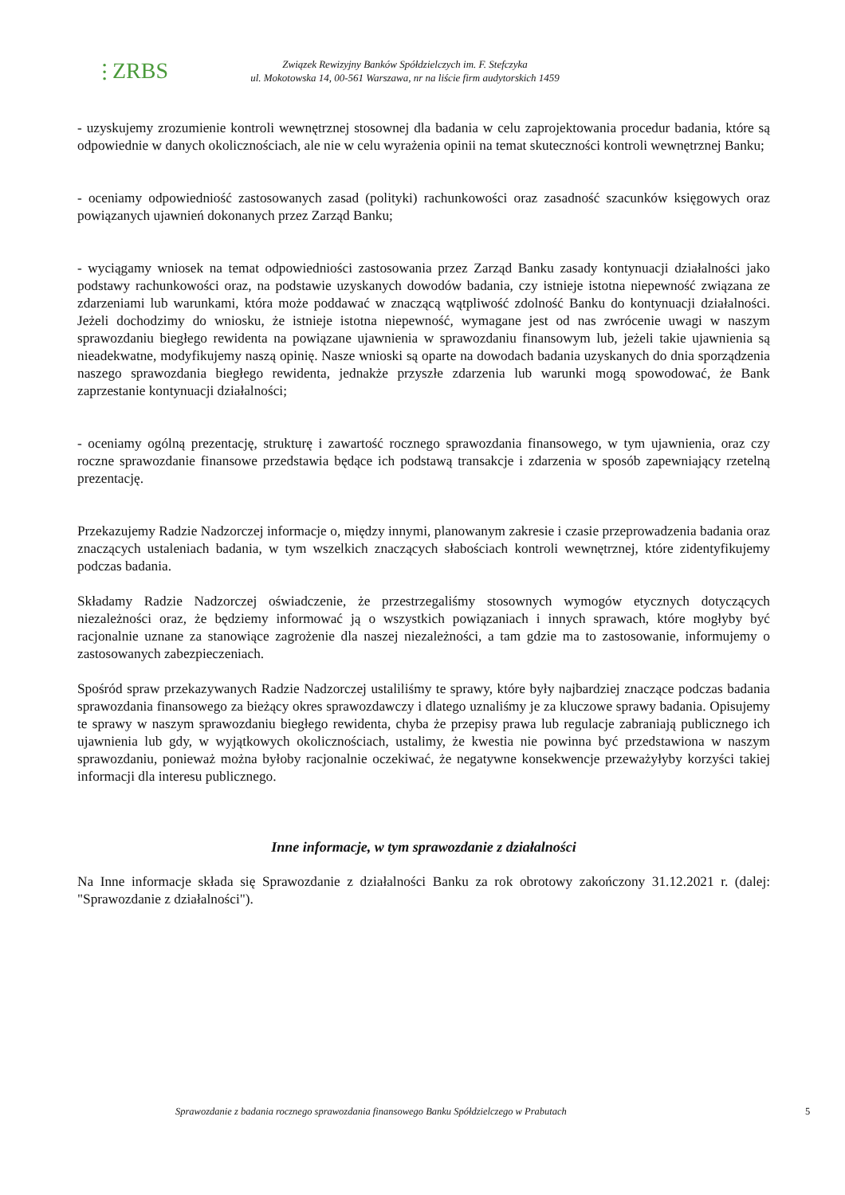⫶ ZRBS
Związek Rewizyjny Banków Spółdzielczych im. F. Stefczyka
ul. Mokotowska 14, 00-561 Warszawa, nr na liście firm audytorskich 1459
- uzyskujemy zrozumienie kontroli wewnętrznej stosownej dla badania w celu zaprojektowania procedur badania, które są odpowiednie w danych okolicznościach, ale nie w celu wyrażenia opinii na temat skuteczności kontroli wewnętrznej Banku;
- oceniamy odpowiedniość zastosowanych zasad (polityki) rachunkowości oraz zasadność szacunków księgowych oraz powiązanych ujawnień dokonanych przez Zarząd Banku;
- wyciągamy wniosek na temat odpowiedniości zastosowania przez Zarząd Banku zasady kontynuacji działalności jako podstawy rachunkowości oraz, na podstawie uzyskanych dowodów badania, czy istnieje istotna niepewność związana ze zdarzeniami lub warunkami, która może poddawać w znaczącą wątpliwość zdolność Banku do kontynuacji działalności. Jeżeli dochodzimy do wniosku, że istnieje istotna niepewność, wymagane jest od nas zwrócenie uwagi w naszym sprawozdaniu biegłego rewidenta na powiązane ujawnienia w sprawozdaniu finansowym lub, jeżeli takie ujawnienia są nieadekwatne, modyfikujemy naszą opinię. Nasze wnioski są oparte na dowodach badania uzyskanych do dnia sporządzenia naszego sprawozdania biegłego rewidenta, jednakże przyszłe zdarzenia lub warunki mogą spowodować, że Bank zaprzestanie kontynuacji działalności;
- oceniamy ogólną prezentację, strukturę i zawartość rocznego sprawozdania finansowego, w tym ujawnienia, oraz czy roczne sprawozdanie finansowe przedstawia będące ich podstawą transakcje i zdarzenia w sposób zapewniający rzetelną prezentację.
Przekazujemy Radzie Nadzorczej informacje o, między innymi, planowanym zakresie i czasie przeprowadzenia badania oraz znaczących ustaleniach badania, w tym wszelkich znaczących słabościach kontroli wewnętrznej, które zidentyfikujemy podczas badania.
Składamy Radzie Nadzorczej oświadczenie, że przestrzegaliśmy stosownych wymogów etycznych dotyczących niezależności oraz, że będziemy informować ją o wszystkich powiązaniach i innych sprawach, które mogłyby być racjonalnie uznane za stanowiące zagrożenie dla naszej niezależności, a tam gdzie ma to zastosowanie, informujemy o zastosowanych zabezpieczeniach.
Spośród spraw przekazywanych Radzie Nadzorczej ustaliliśmy te sprawy, które były najbardziej znaczące podczas badania sprawozdania finansowego za bieżący okres sprawozdawczy i dlatego uznaliśmy je za kluczowe sprawy badania. Opisujemy te sprawy w naszym sprawozdaniu biegłego rewidenta, chyba że przepisy prawa lub regulacje zabraniają publicznego ich ujawnienia lub gdy, w wyjątkowych okolicznościach, ustalimy, że kwestia nie powinna być przedstawiona w naszym sprawozdaniu, ponieważ można byłoby racjonalnie oczekiwać, że negatywne konsekwencje przeważyłyby korzyści takiej informacji dla interesu publicznego.
Inne informacje, w tym sprawozdanie z działalności
Na Inne informacje składa się Sprawozdanie z działalności Banku za rok obrotowy zakończony 31.12.2021 r. (dalej: "Sprawozdanie z działalności").
Sprawozdanie z badania rocznego sprawozdania finansowego Banku Spółdzielczego w Prabutach 5